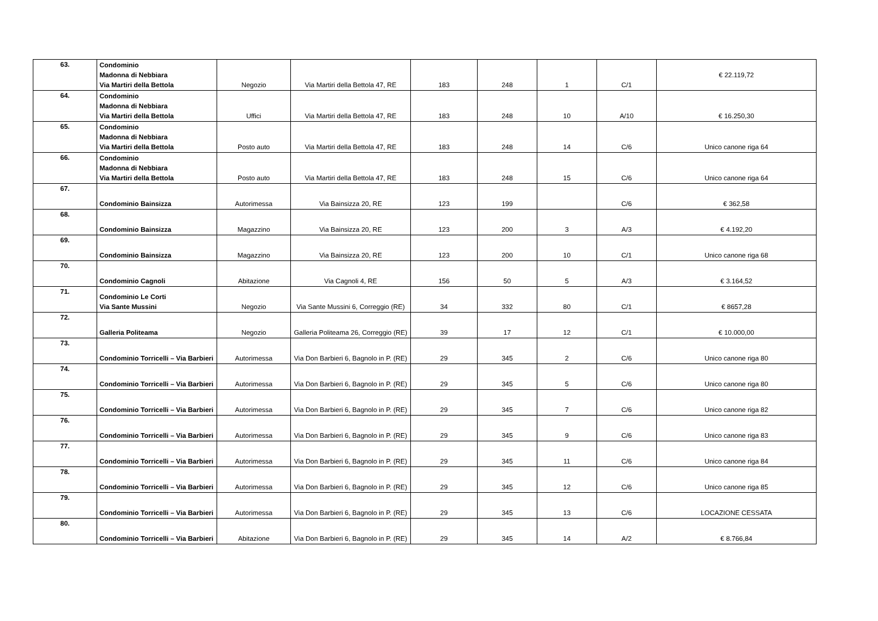| 63. | Condominio Madonna di Nebbiara Via Martiri della Bettola | Negozio | Via Martiri della Bettola 47, RE | 183 | 248 | 1 | C/1 | € 22.119,72 |
| 64. | Condominio Madonna di Nebbiara Via Martiri della Bettola | Uffici | Via Martiri della Bettola 47, RE | 183 | 248 | 10 | A/10 | € 16.250,30 |
| 65. | Condominio Madonna di Nebbiara Via Martiri della Bettola | Posto auto | Via Martiri della Bettola 47, RE | 183 | 248 | 14 | C/6 | Unico canone riga 64 |
| 66. | Condominio Madonna di Nebbiara Via Martiri della Bettola | Posto auto | Via Martiri della Bettola 47, RE | 183 | 248 | 15 | C/6 | Unico canone riga 64 |
| 67. | Condominio Bainsizza | Autorimessa | Via Bainsizza 20, RE | 123 | 199 | | C/6 | € 362,58 |
| 68. | Condominio Bainsizza | Magazzino | Via Bainsizza 20, RE | 123 | 200 | 3 | A/3 | € 4.192,20 |
| 69. | Condominio Bainsizza | Magazzino | Via Bainsizza 20, RE | 123 | 200 | 10 | C/1 | Unico canone riga 68 |
| 70. | Condominio Cagnoli | Abitazione | Via Cagnoli 4, RE | 156 | 50 | 5 | A/3 | € 3.164,52 |
| 71. | Condominio Le Corti Via Sante Mussini | Negozio | Via Sante Mussini 6, Correggio (RE) | 34 | 332 | 80 | C/1 | € 8657,28 |
| 72. | Galleria Politeama | Negozio | Galleria Politeama 26, Correggio (RE) | 39 | 17 | 12 | C/1 | € 10.000,00 |
| 73. | Condominio Torricelli – Via Barbieri | Autorimessa | Via Don Barbieri 6, Bagnolo in P. (RE) | 29 | 345 | 2 | C/6 | Unico canone riga 80 |
| 74. | Condominio Torricelli – Via Barbieri | Autorimessa | Via Don Barbieri 6, Bagnolo in P. (RE) | 29 | 345 | 5 | C/6 | Unico canone riga 80 |
| 75. | Condominio Torricelli – Via Barbieri | Autorimessa | Via Don Barbieri 6, Bagnolo in P. (RE) | 29 | 345 | 7 | C/6 | Unico canone riga 82 |
| 76. | Condominio Torricelli – Via Barbieri | Autorimessa | Via Don Barbieri 6, Bagnolo in P. (RE) | 29 | 345 | 9 | C/6 | Unico canone riga 83 |
| 77. | Condominio Torricelli – Via Barbieri | Autorimessa | Via Don Barbieri 6, Bagnolo in P. (RE) | 29 | 345 | 11 | C/6 | Unico canone riga 84 |
| 78. | Condominio Torricelli – Via Barbieri | Autorimessa | Via Don Barbieri 6, Bagnolo in P. (RE) | 29 | 345 | 12 | C/6 | Unico canone riga 85 |
| 79. | Condominio Torricelli – Via Barbieri | Autorimessa | Via Don Barbieri 6, Bagnolo in P. (RE) | 29 | 345 | 13 | C/6 | LOCAZIONE CESSATA |
| 80. | Condominio Torricelli – Via Barbieri | Abitazione | Via Don Barbieri 6, Bagnolo in P. (RE) | 29 | 345 | 14 | A/2 | € 8.766,84 |